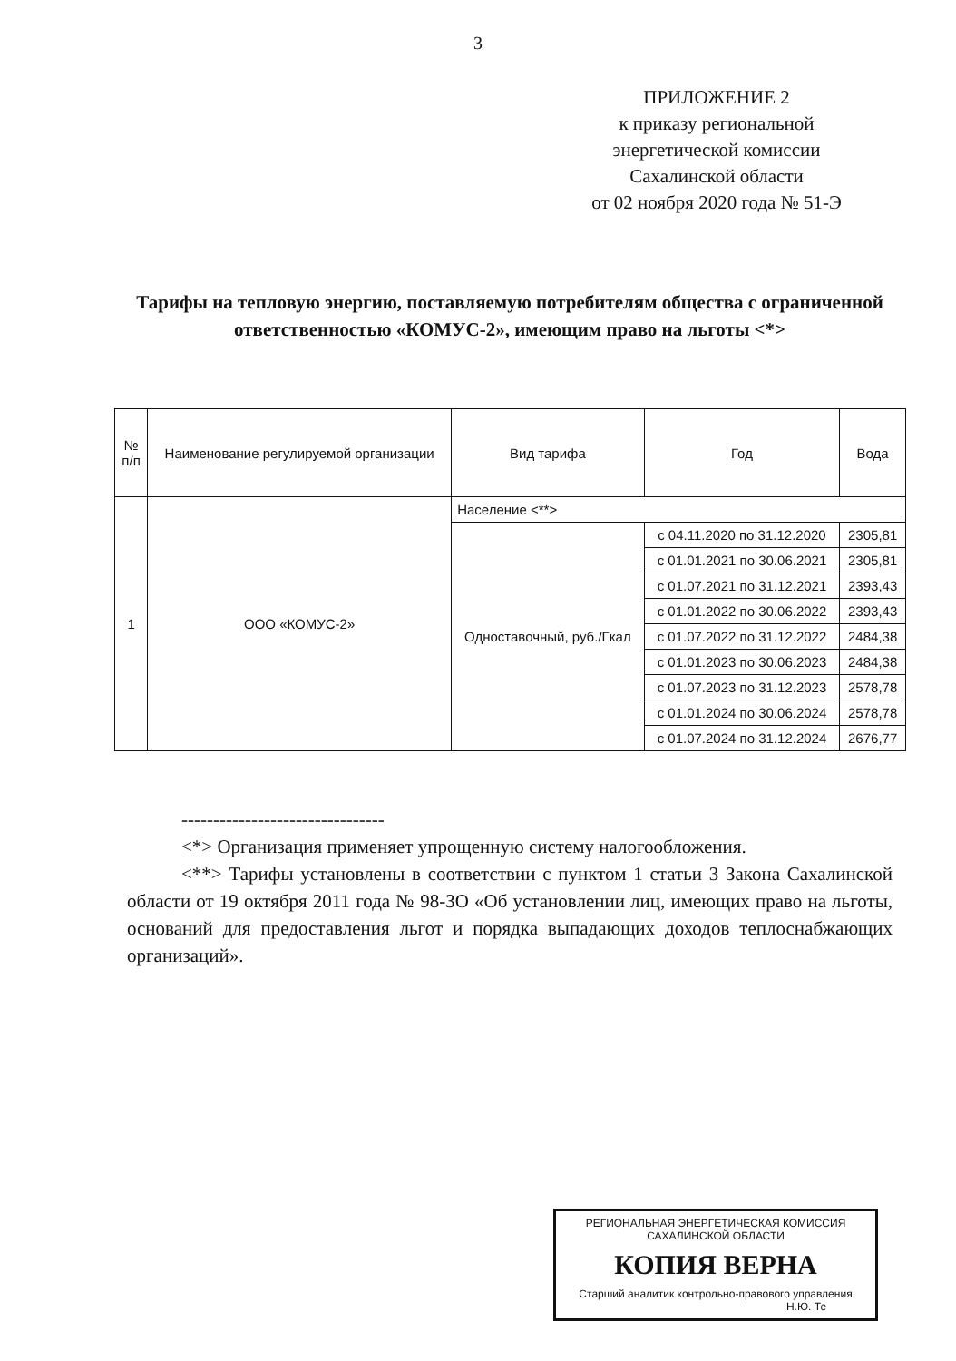3
ПРИЛОЖЕНИЕ 2
к приказу региональной
энергетической комиссии
Сахалинской области
от 02 ноября 2020 года № 51-Э
Тарифы на тепловую энергию, поставляемую потребителям общества с ограниченной ответственностью «КОМУС-2», имеющим право на льготы <*>
| № п/п | Наименование регулируемой организации | Вид тарифа | Год | Вода |
| --- | --- | --- | --- | --- |
| 1 | ООО «КОМУС-2» | Население <**> | | |
| | | Одноставочный, руб./Гкал | с 04.11.2020 по 31.12.2020 | 2305,81 |
| | | | с 01.01.2021 по 30.06.2021 | 2305,81 |
| | | | с 01.07.2021 по 31.12.2021 | 2393,43 |
| | | | с 01.01.2022 по 30.06.2022 | 2393,43 |
| | | | с 01.07.2022 по 31.12.2022 | 2484,38 |
| | | | с 01.01.2023 по 30.06.2023 | 2484,38 |
| | | | с 01.07.2023 по 31.12.2023 | 2578,78 |
| | | | с 01.01.2024 по 30.06.2024 | 2578,78 |
| | | | с 01.07.2024 по 31.12.2024 | 2676,77 |
--------------------------------
<*> Организация применяет упрощенную систему налогообложения.
<**> Тарифы установлены в соответствии с пунктом 1 статьи 3 Закона Сахалинской области от 19 октября 2011 года № 98-ЗО «Об установлении лиц, имеющих право на льготы, оснований для предоставления льгот и порядка выпадающих доходов теплоснабжающих организаций».
РЕГИОНАЛЬНАЯ ЭНЕРГЕТИЧЕСКАЯ КОМИССИЯ САХАЛИНСКОЙ ОБЛАСТИ
КОПИЯ ВЕРНА
Старший аналитик контрольно-правового управления
Н.Ю. Те